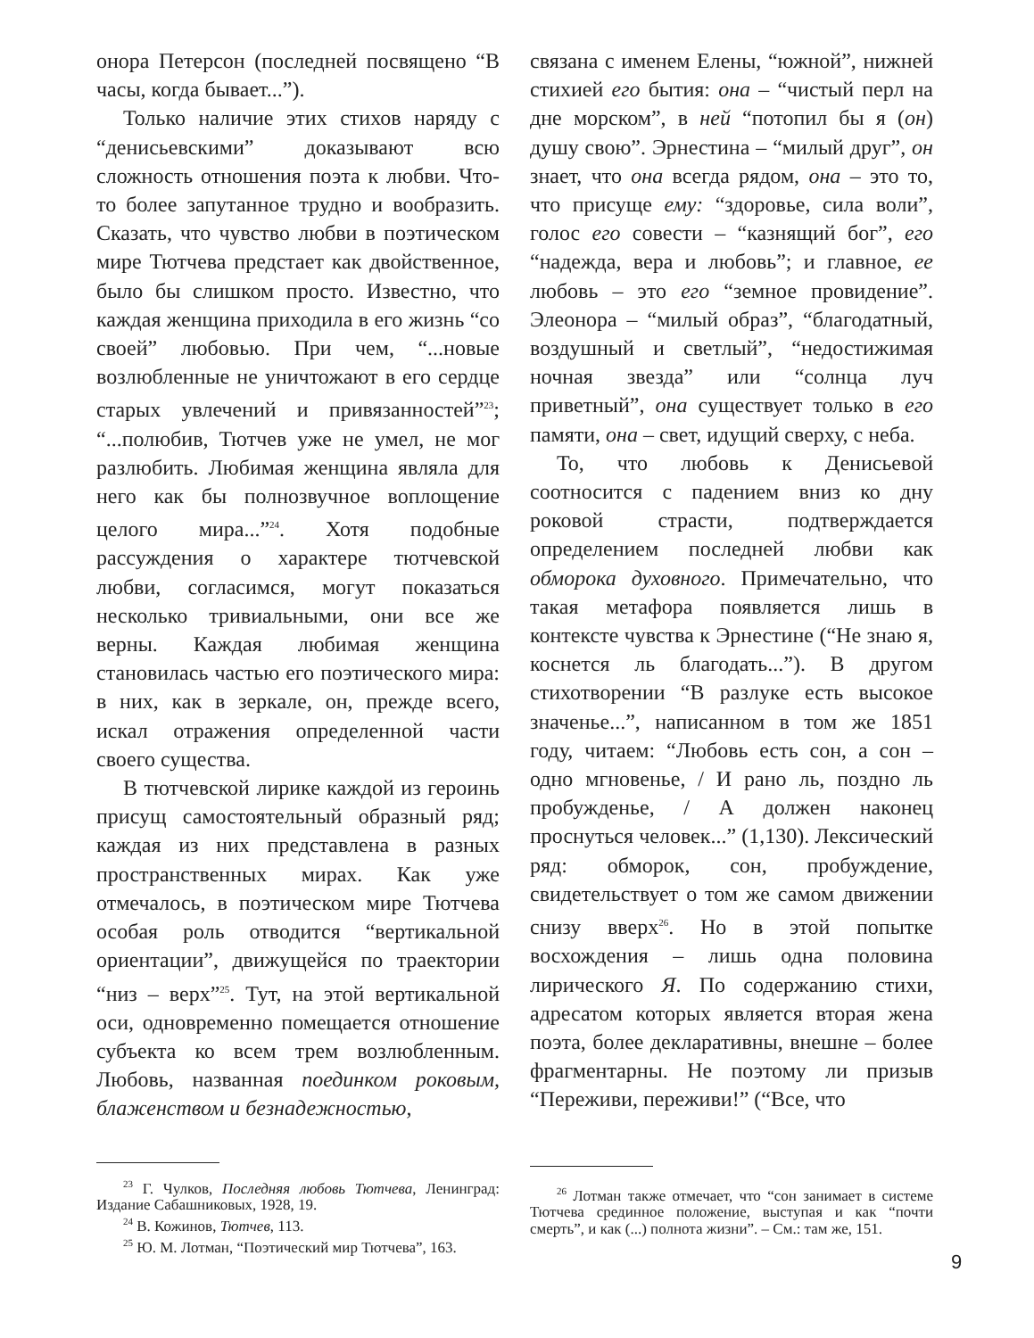онора Петерсон (последней посвящено “В часы, когда бывает...”).
Только наличие этих стихов наряду с “денисьевскими” доказывают всю сложность отношения поэта к любви. Что-то более запутанное трудно и вообразить. Сказать, что чувство любви в поэтическом мире Тютчева предстает как двойственное, было бы слишком просто. Известно, что каждая женщина приходила в его жизнь “со своей” любовью. При чем, “...новые возлюбленные не уничтожают в его сердце старых увлечений и привязанностей”<sup>23</sup>; “...полюбив, Тютчев уже не умел, не мог разлюбить. Любимая женщина являла для него как бы полнозвучное воплощение целого мира...”<sup>24</sup>. Хотя подобные рассуждения о характере тютчевской любви, согласимся, могут показаться несколько тривиальными, они все же верны. Каждая любимая женщина становилась частью его поэтического мира: в них, как в зеркале, он, прежде всего, искал отражения определенной части своего существа.
В тютчевской лирике каждой из героинь присущ самостоятельный образный ряд; каждая из них представлена в разных пространственных мирах. Как уже отмечалось, в поэтическом мире Тютчева особая роль отводится “вертикальной ориентации”, движущейся по траектории “низ – верх”<sup>25</sup>. Тут, на этой вертикальной оси, одновременно помещается отношение субъекта ко всем трем возлюбленным. Любовь, названная поединком роковым, блаженством и безнадежностью,
<sup>23</sup> Г. Чулков, Последняя любовь Тютчева, Ленинград: Издание Сабашниковых, 1928, 19.
<sup>24</sup> В. Кожинов, Тютчев, 113.
<sup>25</sup> Ю. М. Лотман, “Поэтический мир Тютчева”, 163.
связана с именем Елены, “южной”, нижней стихией его бытия: она – “чистый перл на дне морском”, в ней “потопил бы я (он) душу свою”. Эрнестина – “милый друг”, он знает, что она всегда рядом, она – это то, что присуще ему: “здоровье, сила воли”, голос его совести – “казнящий бог”, его “надежда, вера и любовь”; и главное, ее любовь – это его “земное провидение”. Элеонора – “милый образ”, “благодатный, воздушный и светлый”, “недостижимая ночная звезда” или “солнца луч приветный”, она существует только в его памяти, она – свет, идущий сверху, с неба.
То, что любовь к Денисьевой соотносится с падением вниз ко дну роковой страсти, подтверждается определением последней любви как обморока духовного. Примечательно, что такая метафора появляется лишь в контексте чувства к Эрнестине (“Не знаю я, коснется ль благодать...”). В другом стихотворении “В разлуке есть высокое значенье...”, написанном в том же 1851 году, читаем: “Любовь есть сон, а сон – одно мгновенье, / И рано ль, поздно ль пробужденье, / А должен наконец проснуться человек...” (1,130). Лексический ряд: обморок, сон, пробуждение, свидетельствует о том же самом движении снизу вверх<sup>26</sup>. Но в этой попытке восхождения – лишь одна половина лирического Я. По содержанию стихи, адресатом которых является вторая жена поэта, более декларативны, внешне – более фрагментарны. Не поэтому ли призыв “Переживи, переживи!” (“Все, что
<sup>26</sup> Лотман также отмечает, что “сон занимает в системе Тютчева срединное положение, выступая и как “почти смерть”, и как (...) полнота жизни”. – См.: там же, 151.
9